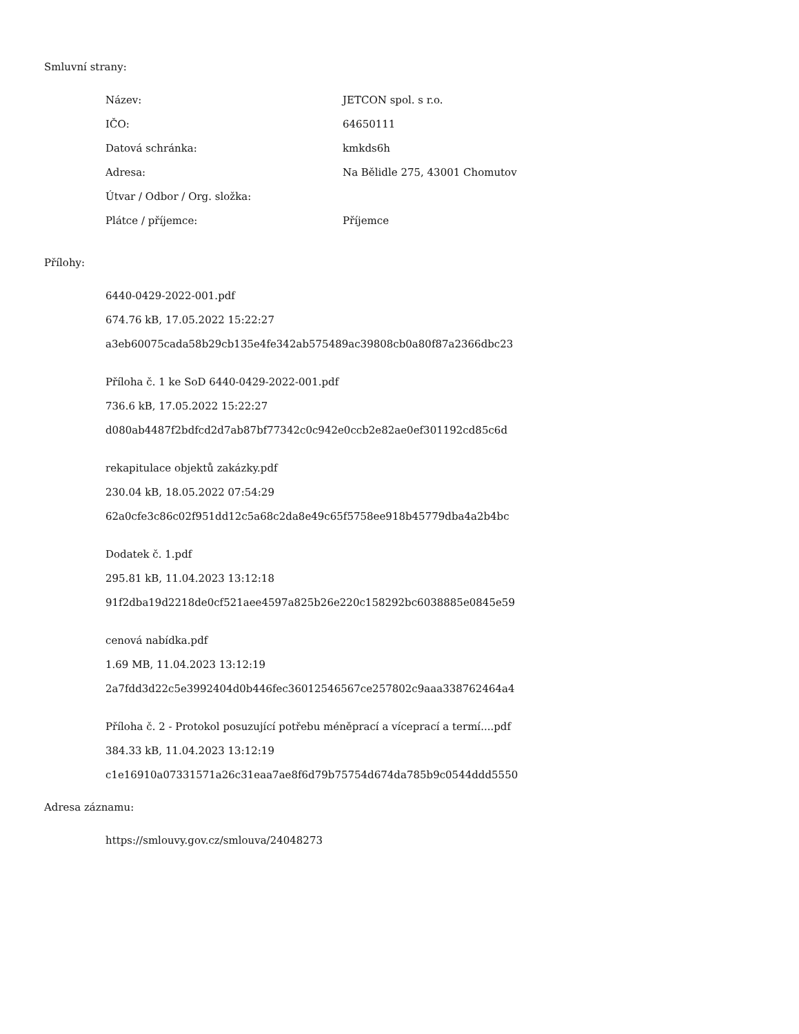Smluvní strany:
| Název: | JETCON spol. s r.o. |
| IČO: | 64650111 |
| Datová schránka: | kmkds6h |
| Adresa: | Na Bělidle 275, 43001 Chomutov |
| Útvar / Odbor / Org. složka: | |
| Plátce / příjemce: | Příjemce |
Přílohy:
6440-0429-2022-001.pdf
674.76 kB, 17.05.2022 15:22:27
a3eb60075cada58b29cb135e4fe342ab575489ac39808cb0a80f87a2366dbc23
Příloha č. 1 ke SoD 6440-0429-2022-001.pdf
736.6 kB, 17.05.2022 15:22:27
d080ab4487f2bdfcd2d7ab87bf77342c0c942e0ccb2e82ae0ef301192cd85c6d
rekapitulace objektů zakázky.pdf
230.04 kB, 18.05.2022 07:54:29
62a0cfe3c86c02f951dd12c5a68c2da8e49c65f5758ee918b45779dba4a2b4bc
Dodatek č. 1.pdf
295.81 kB, 11.04.2023 13:12:18
91f2dba19d2218de0cf521aee4597a825b26e220c158292bc6038885e0845e59
cenová nabídka.pdf
1.69 MB, 11.04.2023 13:12:19
2a7fdd3d22c5e3992404d0b446fec36012546567ce257802c9aaa338762464a4
Příloha č. 2 - Protokol posuzující potřebu méněprací a víceprací a termí....pdf
384.33 kB, 11.04.2023 13:12:19
c1e16910a07331571a26c31eaa7ae8f6d79b75754d674da785b9c0544ddd5550
Adresa záznamu:
https://smlouvy.gov.cz/smlouva/24048273